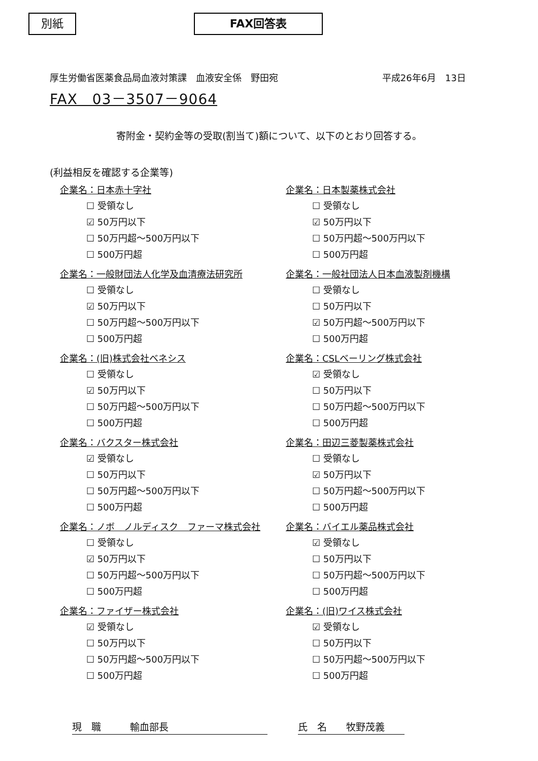別紙 FAX回答表
厚生労働省医薬食品局血液対策課　血液安全係　野田宛 平成26年6月　13日
FAX　03－3507－9064
寄附金・契約金等の受取(割当て)額について、以下のとおり回答する。
(利益相反を確認する企業等)
企業名：日本赤十字社
☐ 受領なし
☑ 50万円以下
☐ 50万円超～500万円以下
☐ 500万円超
企業名：一般財団法人化学及血清療法研究所
☐ 受領なし
☑ 50万円以下
☐ 50万円超～500万円以下
☐ 500万円超
企業名：(旧)株式会社ベネシス
☐ 受領なし
☑ 50万円以下
☐ 50万円超～500万円以下
☐ 500万円超
企業名：バクスター株式会社
☑ 受領なし
☐ 50万円以下
☐ 50万円超～500万円以下
☐ 500万円超
企業名：ノボ　ノルディスク　ファーマ株式会社
☐ 受領なし
☑ 50万円以下
☐ 50万円超～500万円以下
☐ 500万円超
企業名：ファイザー株式会社
☑ 受領なし
☐ 50万円以下
☐ 50万円超～500万円以下
☐ 500万円超
企業名：日本製薬株式会社
☐ 受領なし
☑ 50万円以下
☐ 50万円超～500万円以下
☐ 500万円超
企業名：一般社団法人日本血液製剤機構
☐ 受領なし
☐ 50万円以下
☑ 50万円超～500万円以下
☐ 500万円超
企業名：CSLベーリング株式会社
☑ 受領なし
☐ 50万円以下
☐ 50万円超～500万円以下
☐ 500万円超
企業名：田辺三菱製薬株式会社
☐ 受領なし
☑ 50万円以下
☐ 50万円超～500万円以下
☐ 500万円超
企業名：バイエル薬品株式会社
☑ 受領なし
☐ 50万円以下
☐ 50万円超～500万円以下
☐ 500万円超
企業名：(旧)ワイス株式会社
☑ 受領なし
☐ 50万円以下
☐ 50万円超～500万円以下
☐ 500万円超
現　職　　　輸血部長 氏　名　　牧野茂義